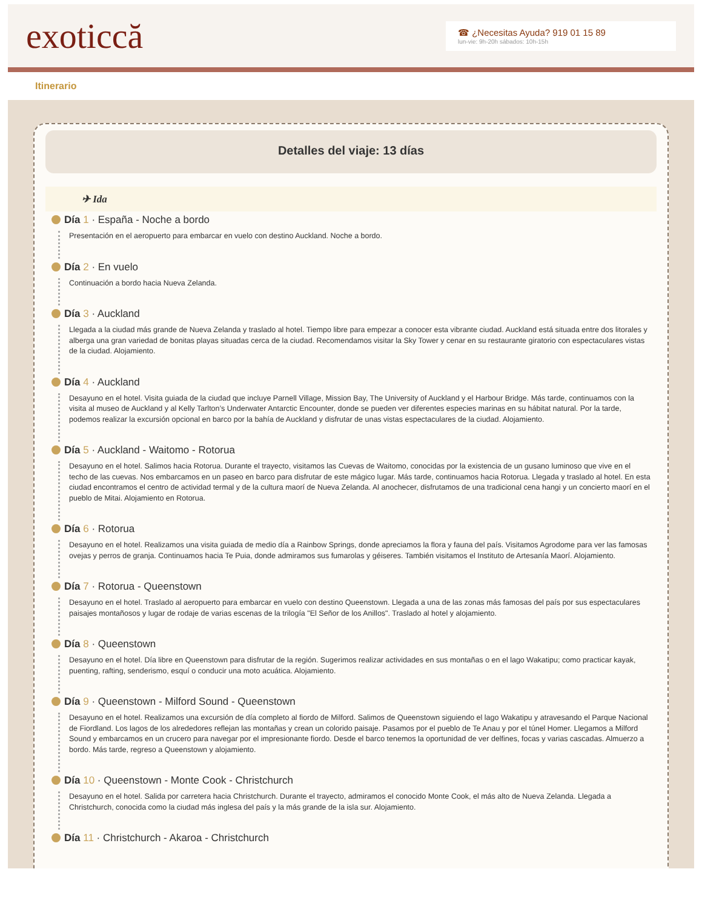exoticcă
☎ ¿Necesitas Ayuda? 919 01 15 89
lun-vie: 9h-20h sábados: 10h-15h
Itinerario
Detalles del viaje: 13 días
✈ Ida
Día 1 · España - Noche a bordo
Presentación en el aeropuerto para embarcar en vuelo con destino Auckland. Noche a bordo.
Día 2 · En vuelo
Continuación a bordo hacia Nueva Zelanda.
Día 3 · Auckland
Llegada a la ciudad más grande de Nueva Zelanda y traslado al hotel. Tiempo libre para empezar a conocer esta vibrante ciudad. Auckland está situada entre dos litorales y alberga una gran variedad de bonitas playas situadas cerca de la ciudad. Recomendamos visitar la Sky Tower y cenar en su restaurante giratorio con espectaculares vistas de la ciudad. Alojamiento.
Día 4 · Auckland
Desayuno en el hotel. Visita guiada de la ciudad que incluye Parnell Village, Mission Bay, The University of Auckland y el Harbour Bridge. Más tarde, continuamos con la visita al museo de Auckland y al Kelly Tarlton’s Underwater Antarctic Encounter, donde se pueden ver diferentes especies marinas en su hábitat natural. Por la tarde, podemos realizar la excursión opcional en barco por la bahía de Auckland y disfrutar de unas vistas espectaculares de la ciudad. Alojamiento.
Día 5 · Auckland - Waitomo - Rotorua
Desayuno en el hotel. Salimos hacia Rotorua. Durante el trayecto, visitamos las Cuevas de Waitomo, conocidas por la existencia de un gusano luminoso que vive en el techo de las cuevas. Nos embarcamos en un paseo en barco para disfrutar de este mágico lugar. Más tarde, continuamos hacia Rotorua. Llegada y traslado al hotel. En esta ciudad encontramos el centro de actividad termal y de la cultura maorí de Nueva Zelanda. Al anochecer, disfrutamos de una tradicional cena hangi y un concierto maorí en el pueblo de Mitai. Alojamiento en Rotorua.
Día 6 · Rotorua
Desayuno en el hotel. Realizamos una visita guiada de medio día a Rainbow Springs, donde apreciamos la flora y fauna del país. Visitamos Agrodome para ver las famosas ovejas y perros de granja. Continuamos hacia Te Puia, donde admiramos sus fumarolas y géiseres. También visitamos el Instituto de Artesanía Maorí. Alojamiento.
Día 7 · Rotorua - Queenstown
Desayuno en el hotel. Traslado al aeropuerto para embarcar en vuelo con destino Queenstown. Llegada a una de las zonas más famosas del país por sus espectaculares paisajes montañosos y lugar de rodaje de varias escenas de la trilogía "El Señor de los Anillos". Traslado al hotel y alojamiento.
Día 8 · Queenstown
Desayuno en el hotel. Día libre en Queenstown para disfrutar de la región. Sugerimos realizar actividades en sus montañas o en el lago Wakatipu; como practicar kayak, puenting, rafting, senderismo, esquí o conducir una moto acuática. Alojamiento.
Día 9 · Queenstown - Milford Sound - Queenstown
Desayuno en el hotel. Realizamos una excursión de día completo al fiordo de Milford. Salimos de Queenstown siguiendo el lago Wakatipu y atravesando el Parque Nacional de Fiordland. Los lagos de los alrededores reflejan las montañas y crean un colorido paisaje. Pasamos por el pueblo de Te Anau y por el túnel Homer. Llegamos a Milford Sound y embarcamos en un crucero para navegar por el impresionante fiordo. Desde el barco tenemos la oportunidad de ver delfines, focas y varias cascadas. Almuerzo a bordo. Más tarde, regreso a Queenstown y alojamiento.
Día 10 · Queenstown - Monte Cook - Christchurch
Desayuno en el hotel. Salida por carretera hacia Christchurch. Durante el trayecto, admiramos el conocido Monte Cook, el más alto de Nueva Zelanda. Llegada a Christchurch, conocida como la ciudad más inglesa del país y la más grande de la isla sur. Alojamiento.
Día 11 · Christchurch - Akaroa - Christchurch